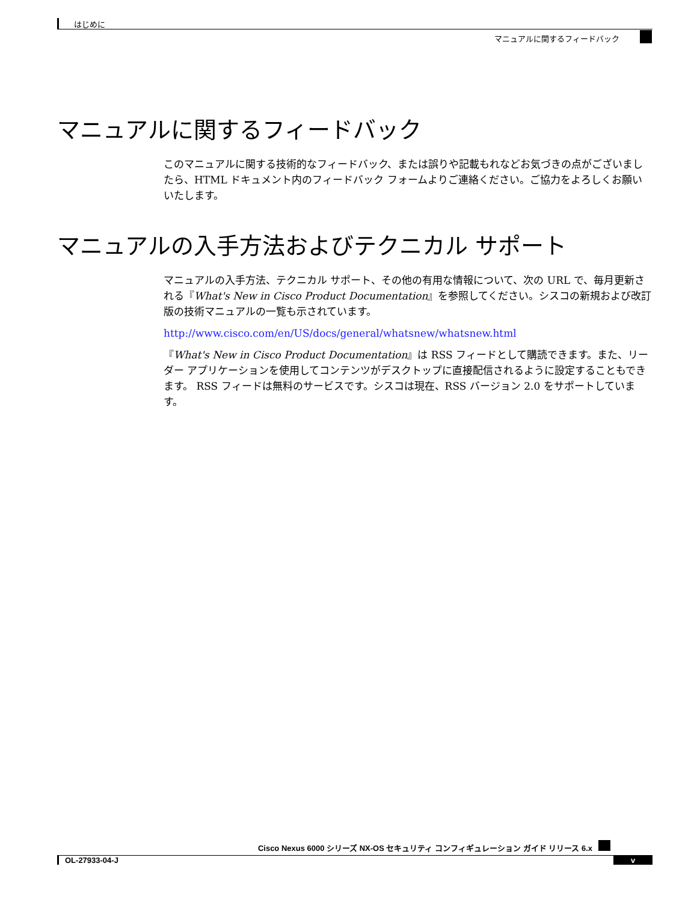はじめに
マニュアルに関するフィードバック
マニュアルに関するフィードバック
このマニュアルに関する技術的なフィードバック、または誤りや記載もれなどお気づきの点がございましたら、HTML ドキュメント内のフィードバック フォームよりご連絡ください。ご協力をよろしくお願いいたします。
マニュアルの入手方法およびテクニカル サポート
マニュアルの入手方法、テクニカル サポート、その他の有用な情報について、次の URL で、毎月更新される『What's New in Cisco Product Documentation』を参照してください。シスコの新規および改訂版の技術マニュアルの一覧も示されています。
http://www.cisco.com/en/US/docs/general/whatsnew/whatsnew.html
『What's New in Cisco Product Documentation』は RSS フィードとして購読できます。また、リーダー アプリケーションを使用してコンテンツがデスクトップに直接配信されるように設定することもできます。 RSS フィードは無料のサービスです。シスコは現在、RSS バージョン 2.0 をサポートしています。
Cisco Nexus 6000 シリーズ NX-OS セキュリティ コンフィギュレーション ガイド リリース 6.x
OL-27933-04-J v